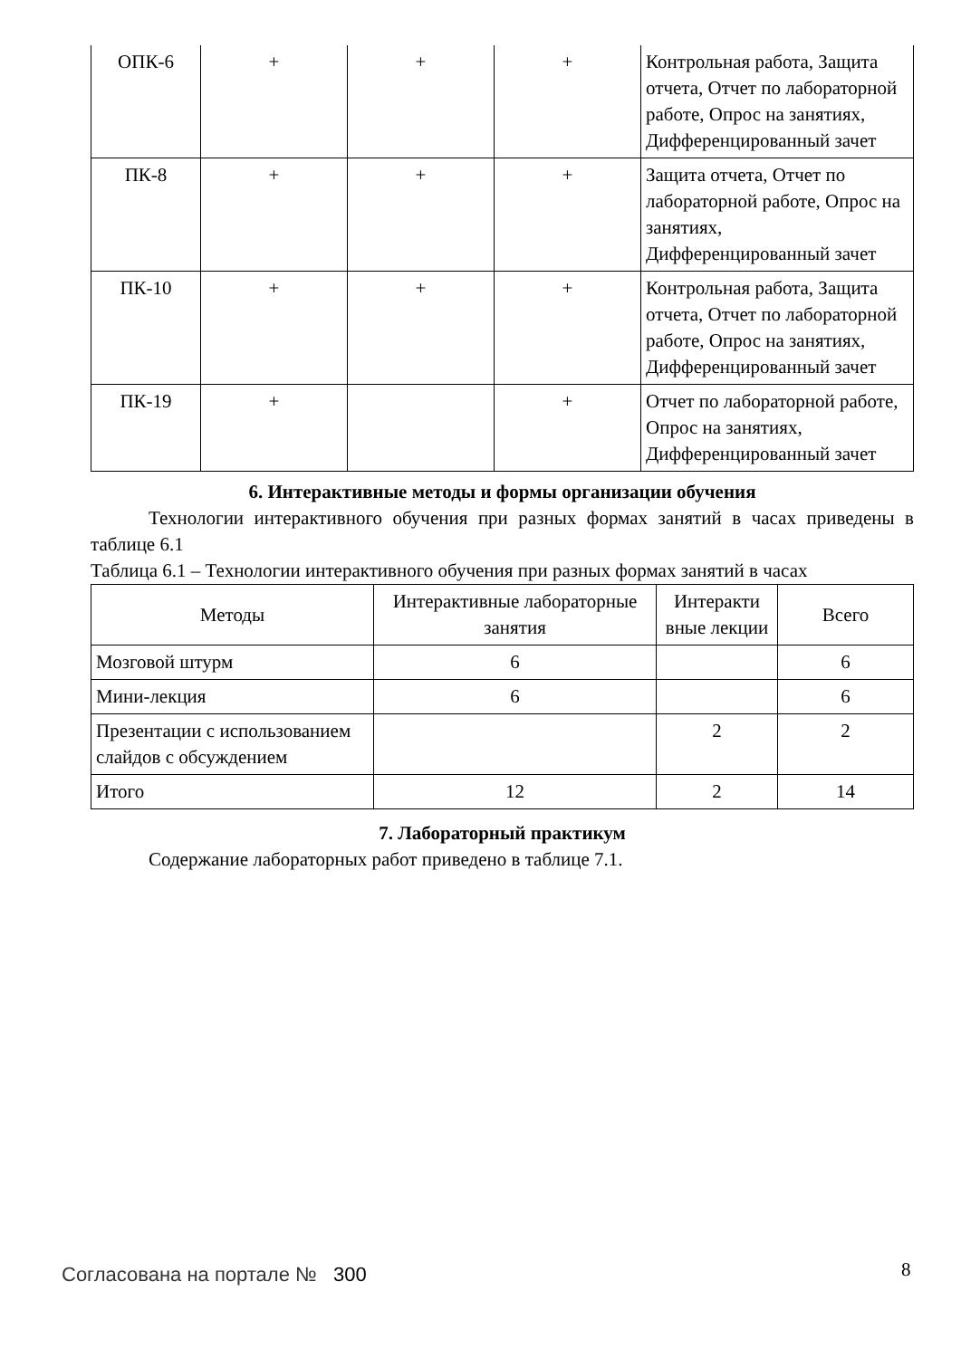| ОПК-6 | + | + | + | Контрольная работа, Защита отчета, Отчет по лабораторной работе, Опрос на занятиях, Дифференцированный зачет |
| ПК-8 | + | + | + | Защита отчета, Отчет по лабораторной работе, Опрос на занятиях, Дифференцированный зачет |
| ПК-10 | + | + | + | Контрольная работа, Защита отчета, Отчет по лабораторной работе, Опрос на занятиях, Дифференцированный зачет |
| ПК-19 | + | | + | Отчет по лабораторной работе, Опрос на занятиях, Дифференцированный зачет |
6. Интерактивные методы и формы организации обучения
Технологии интерактивного обучения при разных формах занятий в часах приведены в таблице 6.1
Таблица 6.1 – Технологии интерактивного обучения при разных формах занятий в часах
| Методы | Интерактивные лабораторные занятия | Интеракти вные лекции | Всего |
| --- | --- | --- | --- |
| Мозговой штурм | 6 | | 6 |
| Мини-лекция | 6 | | 6 |
| Презентации с использованием слайдов с обсуждением | | 2 | 2 |
| Итого | 12 | 2 | 14 |
7. Лабораторный практикум
Содержание лабораторных работ приведено в таблице 7.1.
Согласована на портале № 300 8